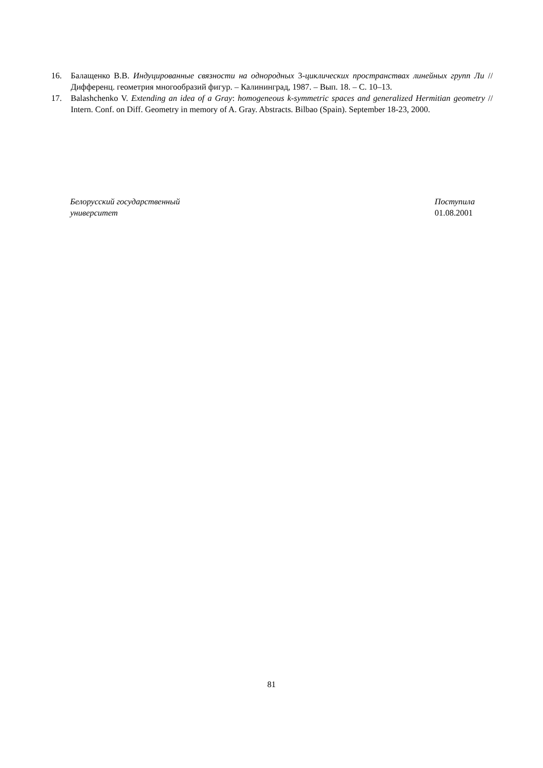16. Балащенко В.В. Индуцированные связности на однородных 3-циклических пространствах линейных групп Ли // Дифференц. геометрия многообразий фигур. – Калининград, 1987. – Вып. 18. – С. 10–13.
17. Balashchenko V. Extending an idea of a Gray: homogeneous k-symmetric spaces and generalized Hermitian geometry // Intern. Conf. on Diff. Geometry in memory of A. Gray. Abstracts. Bilbao (Spain). September 18-23, 2000.
Белорусский государственный
университет
Поступила
01.08.2001
81